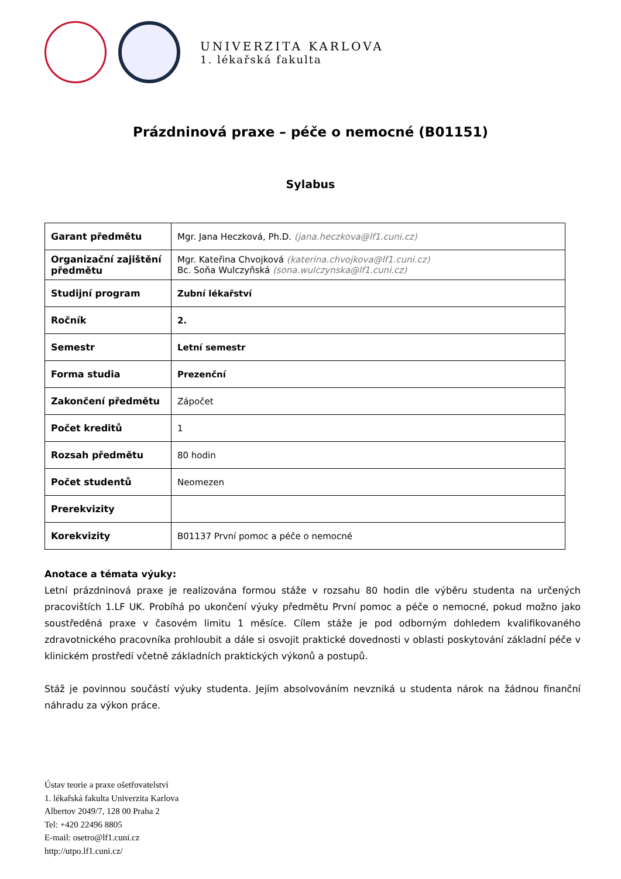UNIVERZITA KARLOVA
1. lékařská fakulta
Prázdninová praxe – péče o nemocné (B01151)
Sylabus
| Garant předmětu | Mgr. Jana Heczková, Ph.D. (jana.heczkova@lf1.cuni.cz) |
| Organizační zajištění předmětu | Mgr. Kateřina Chvojková (katerina.chvojkova@lf1.cuni.cz) Bc. Soňa Wulczyňská (sona.wulczynska@lf1.cuni.cz) |
| Studijní program | Zubní lékařství |
| Ročník | 2. |
| Semestr | Letní semestr |
| Forma studia | Prezenční |
| Zakončení předmětu | Zápočet |
| Počet kreditů | 1 |
| Rozsah předmětu | 80 hodin |
| Počet studentů | Neomezen |
| Prerekvizity | |
| Korekvizity | B01137 První pomoc a péče o nemocné |
Anotace a témata výuky:
Letní prázdninová praxe je realizována formou stáže v rozsahu 80 hodin dle výběru studenta na určených pracovištích 1.LF UK. Probíhá po ukončení výuky předmětu První pomoc a péče o nemocné, pokud možno jako soustředěná praxe v časovém limitu 1 měsíce. Cílem stáže je pod odborným dohledem kvalifikovaného zdravotnického pracovníka prohloubit a dále si osvojit praktické dovednosti v oblasti poskytování základní péče v klinickém prostředí včetně základních praktických výkonů a postupů.
Stáž je povinnou součástí výuky studenta. Jejím absolvováním nevzniká u studenta nárok na žádnou finanční náhradu za výkon práce.
Ústav teorie a praxe ošetřovatelství
1. lékařská fakulta Univerzita Karlova
Albertov 2049/7, 128 00 Praha 2
Tel: +420 22496 8805
E-mail: osetro@lf1.cuni.cz
http://utpo.lf1.cuni.cz/